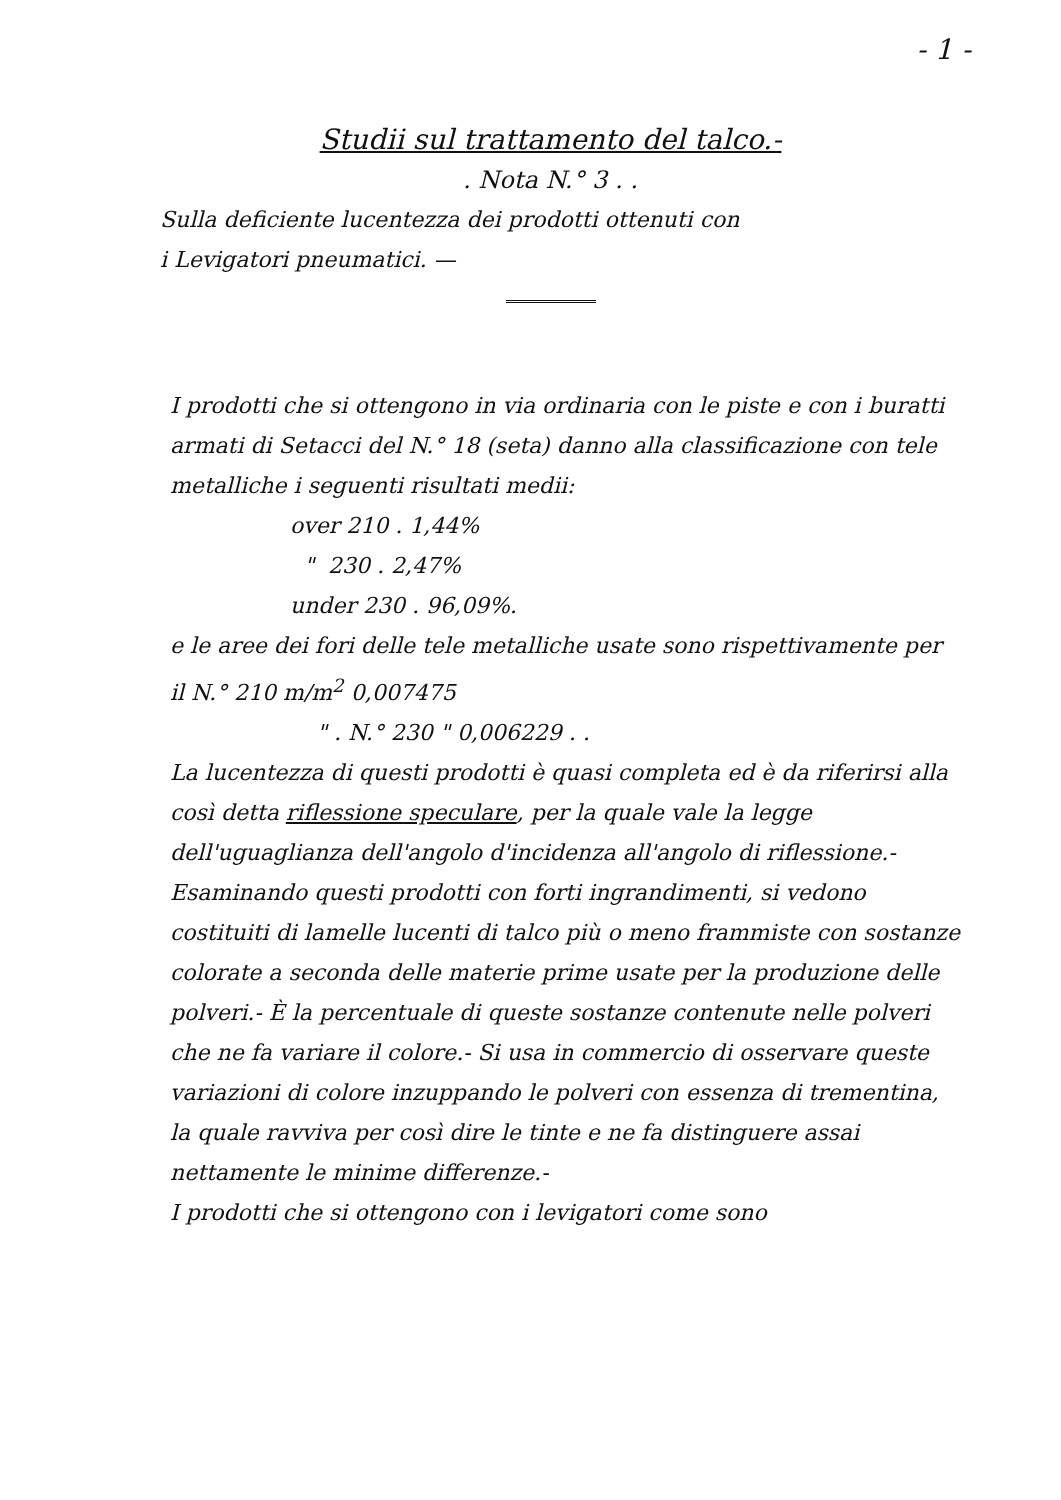- 1 -
Studii sul trattamento del talco.-
. Nota N.° 3 . .
Sulla deficiente lucentezza dei prodotti ottenuti con
i Levigatori pneumatici. —
I prodotti che si ottengono in via ordinaria con le piste e con i buratti armati di Setacci del N.° 18 (seta) danno alla classificazione con tele metalliche i seguenti risultati medii:
over 210 . 1,44%
" 230 . 2,47%
under 230 . 96,09%.
e le aree dei fori delle tele metalliche usate sono rispettivamente per il N.° 210 m/m<sup>2</sup> 0,007475
" . N.° 230 " 0,006229 . .
La lucentezza di questi prodotti è quasi completa ed è da riferirsi alla così detta riflessione speculare, per la quale vale la legge dell'uguaglianza dell'angolo d'incidenza all'angolo di riflessione.- Esaminando questi prodotti con forti ingrandimenti, si vedono costituiti di lamelle lucenti di talco più o meno frammiste con sostanze colorate a seconda delle materie prime usate per la produzione delle polveri.- È la percentuale di queste sostanze contenute nelle polveri che ne fa variare il colore.- Si usa in commercio di osservare queste variazioni di colore inzuppando le polveri con essenza di trementina, la quale ravviva per così dire le tinte e ne fa distinguere assai nettamente le minime differenze.-
I prodotti che si ottengono con i levigatori come sono